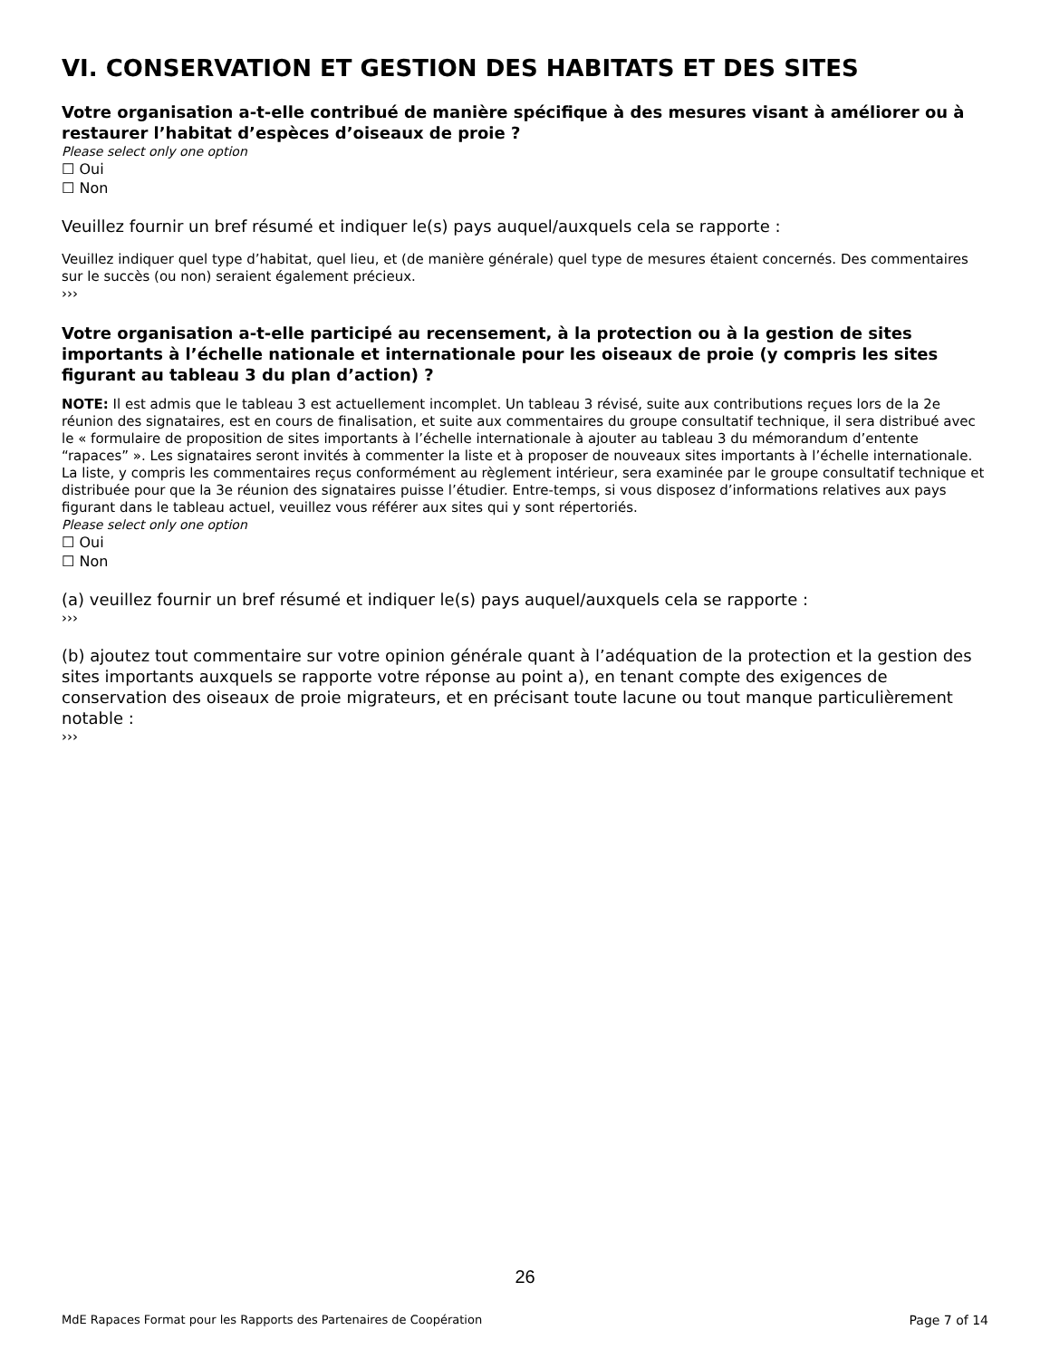VI. CONSERVATION ET GESTION DES HABITATS ET DES SITES
Votre organisation a-t-elle contribué de manière spécifique à des mesures visant à améliorer ou à restaurer l’habitat d’espèces d’oiseaux de proie ?
Please select only one option
☐ Oui
☐ Non
Veuillez fournir un bref résumé et indiquer le(s) pays auquel/auxquels cela se rapporte :
Veuillez indiquer quel type d’habitat, quel lieu, et (de manière générale) quel type de mesures étaient concernés. Des commentaires sur le succès (ou non) seraient également précieux.
›››
Votre organisation a-t-elle participé au recensement, à la protection ou à la gestion de sites importants à l’échelle nationale et internationale pour les oiseaux de proie (y compris les sites figurant au tableau 3 du plan d’action) ?
NOTE: Il est admis que le tableau 3 est actuellement incomplet. Un tableau 3 révisé, suite aux contributions reçues lors de la 2e réunion des signataires, est en cours de finalisation, et suite aux commentaires du groupe consultatif technique, il sera distribué avec le « formulaire de proposition de sites importants à l’échelle internationale à ajouter au tableau 3 du mémorandum d’entente “rapaces” ». Les signataires seront invités à commenter la liste et à proposer de nouveaux sites importants à l’échelle internationale. La liste, y compris les commentaires reçus conformément au règlement intérieur, sera examinée par le groupe consultatif technique et distribuée pour que la 3e réunion des signataires puisse l’étudier. Entre-temps, si vous disposez d’informations relatives aux pays figurant dans le tableau actuel, veuillez vous référer aux sites qui y sont répertoriés.
Please select only one option
☐ Oui
☐ Non
(a) veuillez fournir un bref résumé et indiquer le(s) pays auquel/auxquels cela se rapporte :
›››
(b) ajoutez tout commentaire sur votre opinion générale quant à l’adéquation de la protection et la gestion des sites importants auxquels se rapporte votre réponse au point a), en tenant compte des exigences de conservation des oiseaux de proie migrateurs, et en précisant toute lacune ou tout manque particulièrement notable :
›››
26
MdE Rapaces Format pour les Rapports des Partenaires de Coopération Page 7 of 14